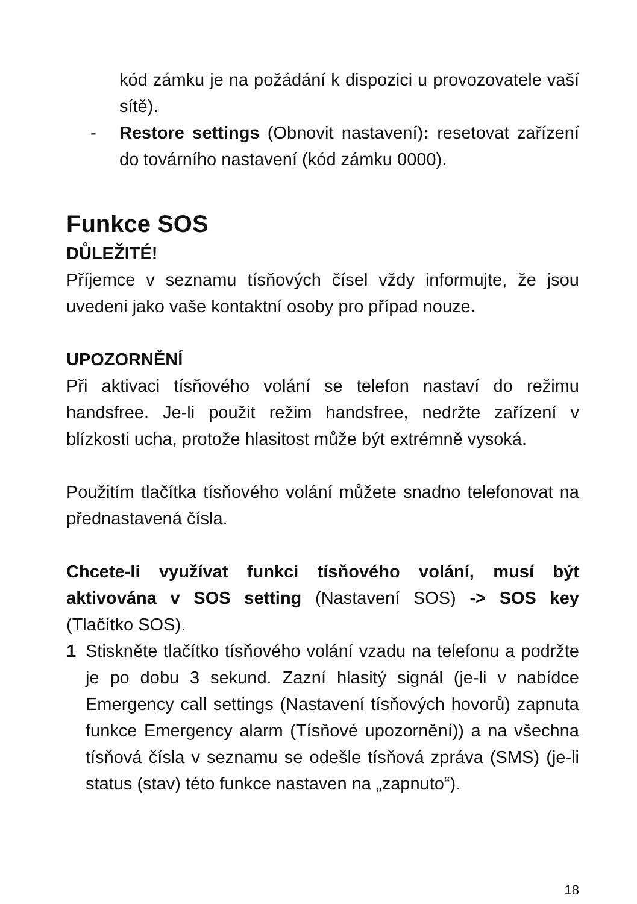kód zámku je na požádání k dispozici u provozovatele vaší sítě).
- Restore settings (Obnovit nastavení): resetovat zařízení do továrního nastavení (kód zámku 0000).
Funkce SOS
DŮLEŽITÉ!
Příjemce v seznamu tísňových čísel vždy informujte, že jsou uvedeni jako vaše kontaktní osoby pro případ nouze.
UPOZORNĚNÍ
Při aktivaci tísňového volání se telefon nastaví do režimu handsfree. Je-li použit režim handsfree, nedržte zařízení v blízkosti ucha, protože hlasitost může být extrémně vysoká.
Použitím tlačítka tísňového volání můžete snadno telefonovat na přednastavená čísla.
Chcete-li využívat funkci tísňového volání, musí být aktivována v SOS setting (Nastavení SOS) -> SOS key (Tlačítko SOS).
1 Stiskněte tlačítko tísňového volání vzadu na telefonu a podržte je po dobu 3 sekund. Zazní hlasitý signál (je-li v nabídce Emergency call settings (Nastavení tísňových hovorů) zapnuta funkce Emergency alarm (Tísňové upozornění)) a na všechna tísňová čísla v seznamu se odešle tísňová zpráva (SMS) (je-li status (stav) této funkce nastaven na „zapnuto“).
18